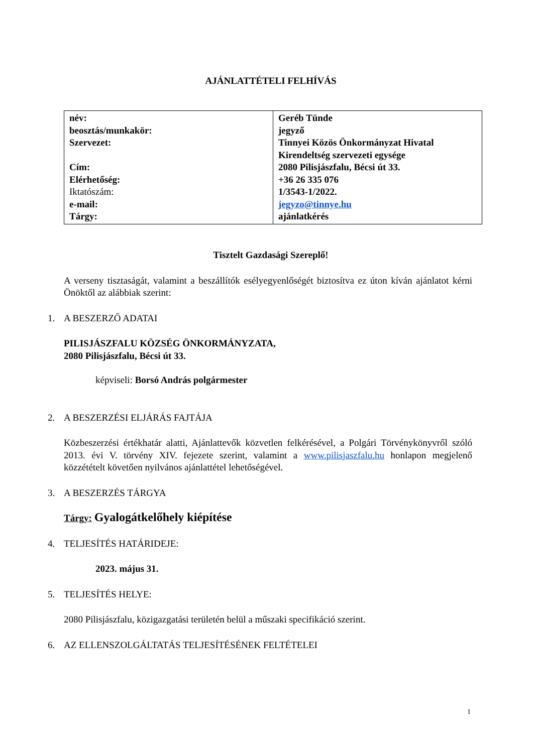AJÁNLATTÉTELI FELHÍVÁS
| név: beosztás/munkakör: Szervezet: Cím: Elérhetőség: Iktatószám: e-mail: Tárgy: | Geréb Tünde jegyző Tinnyei Közös Önkormányzat Hivatal Kirendeltség szervezeti egysége 2080 Pilisjászfalu, Bécsi út 33. +36 26 335 076 1/3543-1/2022. jegyzo@tinnye.hu ajánlatkérés |
Tisztelt Gazdasági Szereplő!
A verseny tisztaságát, valamint a beszállítók esélyegyenlőségét biztosítva ez úton kíván ajánlatot kérni Önöktől az alábbiak szerint:
1. A BESZERZŐ ADATAI
PILISJÁSZFALU KÖZSÉG ÖNKORMÁNYZATA,
2080 Pilisjászfalu, Bécsi út 33.
képviseli: Borsó András polgármester
2. A BESZERZÉSI ELJÁRÁS FAJTÁJA
Közbeszerzési értékhatár alatti, Ajánlattevők közvetlen felkérésével, a Polgári Törvénykönyvről szóló 2013. évi V. törvény XIV. fejezete szerint, valamint a www.pilisjaszfalu.hu honlapon megjelenő közzétételt követően nyilvános ajánlattétel lehetőségével.
3. A BESZERZÉS TÁRGYA
Tárgy: Gyalogátkelőhely kiépítése
4. TELJESÍTÉS HATÁRIDEJE:
2023. május 31.
5. TELJESÍTÉS HELYE:
2080 Pilisjászfalu, közigazgatási területén belül a műszaki specifikáció szerint.
6. AZ ELLENSZOLGÁLTATÁS TELJESÍTÉSÉNEK FELTÉTELEI
1